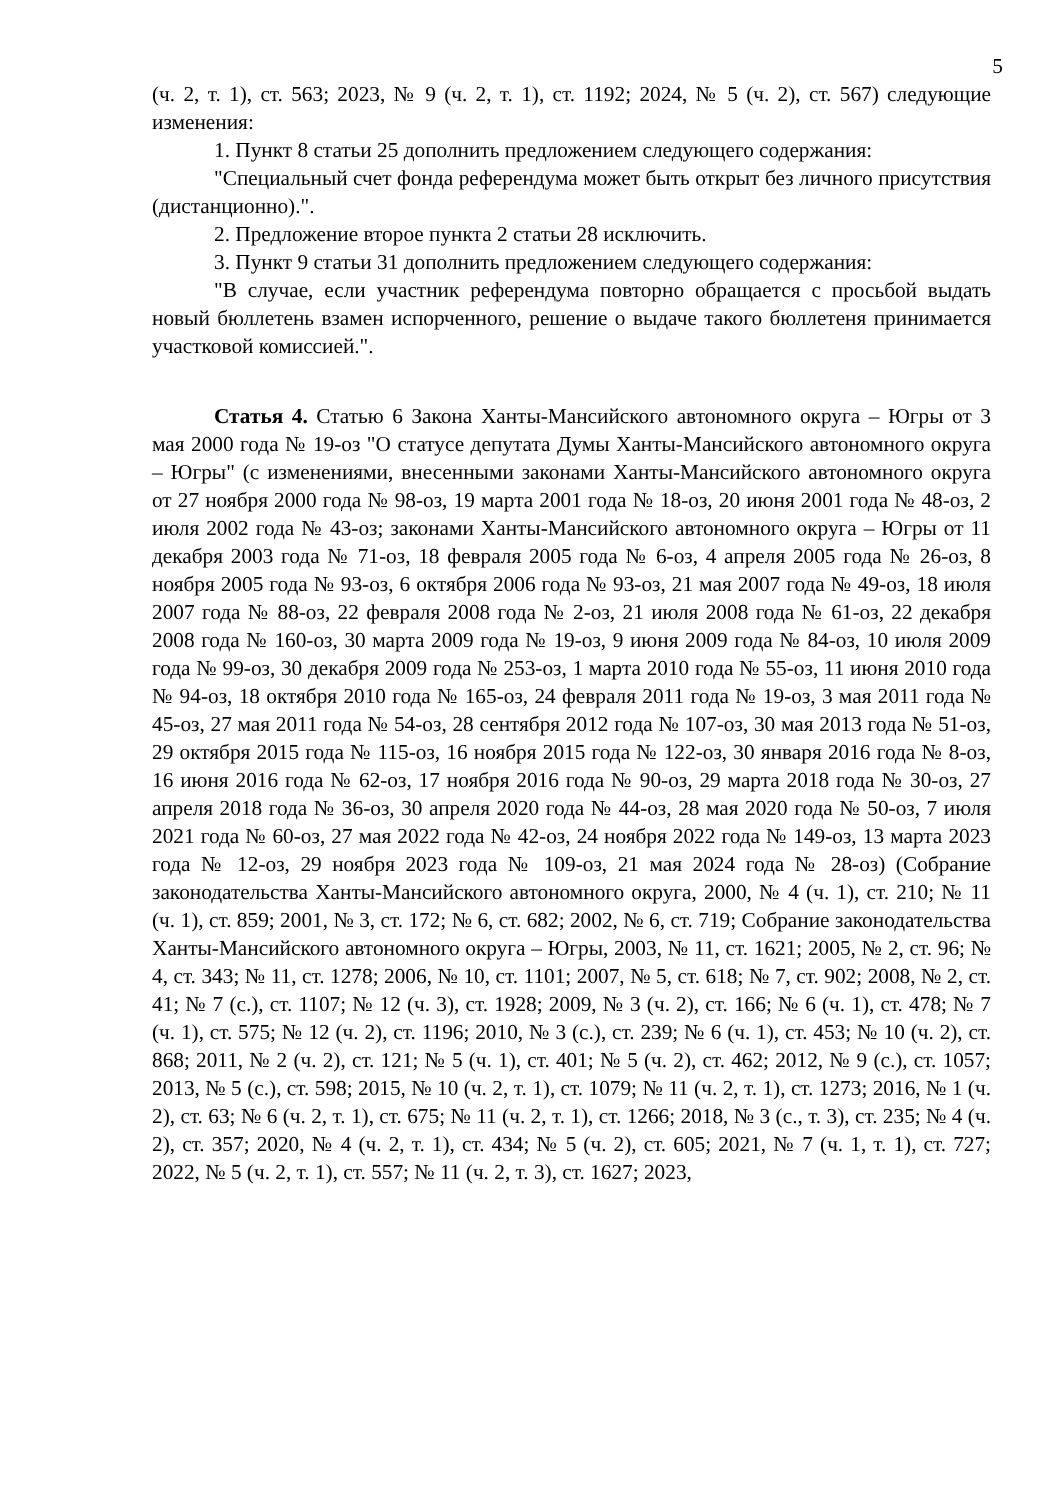5
(ч. 2, т. 1), ст. 563; 2023, № 9 (ч. 2, т. 1), ст. 1192; 2024, № 5 (ч. 2), ст. 567) следующие изменения:
1. Пункт 8 статьи 25 дополнить предложением следующего содержания:
"Специальный счет фонда референдума может быть открыт без личного присутствия (дистанционно).".
2. Предложение второе пункта 2 статьи 28 исключить.
3. Пункт 9 статьи 31 дополнить предложением следующего содержания:
"В случае, если участник референдума повторно обращается с просьбой выдать новый бюллетень взамен испорченного, решение о выдаче такого бюллетеня принимается участковой комиссией.".
Статья 4. Статью 6 Закона Ханты-Мансийского автономного округа – Югры от 3 мая 2000 года № 19-оз "О статусе депутата Думы Ханты-Мансийского автономного округа – Югры" (с изменениями, внесенными законами Ханты-Мансийского автономного округа от 27 ноября 2000 года № 98-оз, 19 марта 2001 года № 18-оз, 20 июня 2001 года № 48-оз, 2 июля 2002 года № 43-оз; законами Ханты-Мансийского автономного округа – Югры от 11 декабря 2003 года № 71-оз, 18 февраля 2005 года № 6-оз, 4 апреля 2005 года № 26-оз, 8 ноября 2005 года № 93-оз, 6 октября 2006 года № 93-оз, 21 мая 2007 года № 49-оз, 18 июля 2007 года № 88-оз, 22 февраля 2008 года № 2-оз, 21 июля 2008 года № 61-оз, 22 декабря 2008 года № 160-оз, 30 марта 2009 года № 19-оз, 9 июня 2009 года № 84-оз, 10 июля 2009 года № 99-оз, 30 декабря 2009 года № 253-оз, 1 марта 2010 года № 55-оз, 11 июня 2010 года № 94-оз, 18 октября 2010 года № 165-оз, 24 февраля 2011 года № 19-оз, 3 мая 2011 года № 45-оз, 27 мая 2011 года № 54-оз, 28 сентября 2012 года № 107-оз, 30 мая 2013 года № 51-оз, 29 октября 2015 года № 115-оз, 16 ноября 2015 года № 122-оз, 30 января 2016 года № 8-оз, 16 июня 2016 года № 62-оз, 17 ноября 2016 года № 90-оз, 29 марта 2018 года № 30-оз, 27 апреля 2018 года № 36-оз, 30 апреля 2020 года № 44-оз, 28 мая 2020 года № 50-оз, 7 июля 2021 года № 60-оз, 27 мая 2022 года № 42-оз, 24 ноября 2022 года № 149-оз, 13 марта 2023 года № 12-оз, 29 ноября 2023 года № 109-оз, 21 мая 2024 года № 28-оз) (Собрание законодательства Ханты-Мансийского автономного округа, 2000, № 4 (ч. 1), ст. 210; № 11 (ч. 1), ст. 859; 2001, № 3, ст. 172; № 6, ст. 682; 2002, № 6, ст. 719; Собрание законодательства Ханты-Мансийского автономного округа – Югры, 2003, № 11, ст. 1621; 2005, № 2, ст. 96; № 4, ст. 343; № 11, ст. 1278; 2006, № 10, ст. 1101; 2007, № 5, ст. 618; № 7, ст. 902; 2008, № 2, ст. 41; № 7 (с.), ст. 1107; № 12 (ч. 3), ст. 1928; 2009, № 3 (ч. 2), ст. 166; № 6 (ч. 1), ст. 478; № 7 (ч. 1), ст. 575; № 12 (ч. 2), ст. 1196; 2010, № 3 (с.), ст. 239; № 6 (ч. 1), ст. 453; № 10 (ч. 2), ст. 868; 2011, № 2 (ч. 2), ст. 121; № 5 (ч. 1), ст. 401; № 5 (ч. 2), ст. 462; 2012, № 9 (с.), ст. 1057; 2013, № 5 (с.), ст. 598; 2015, № 10 (ч. 2, т. 1), ст. 1079; № 11 (ч. 2, т. 1), ст. 1273; 2016, № 1 (ч. 2), ст. 63; № 6 (ч. 2, т. 1), ст. 675; № 11 (ч. 2, т. 1), ст. 1266; 2018, № 3 (с., т. 3), ст. 235; № 4 (ч. 2), ст. 357; 2020, № 4 (ч. 2, т. 1), ст. 434; № 5 (ч. 2), ст. 605; 2021, № 7 (ч. 1, т. 1), ст. 727; 2022, № 5 (ч. 2, т. 1), ст. 557; № 11 (ч. 2, т. 3), ст. 1627; 2023,